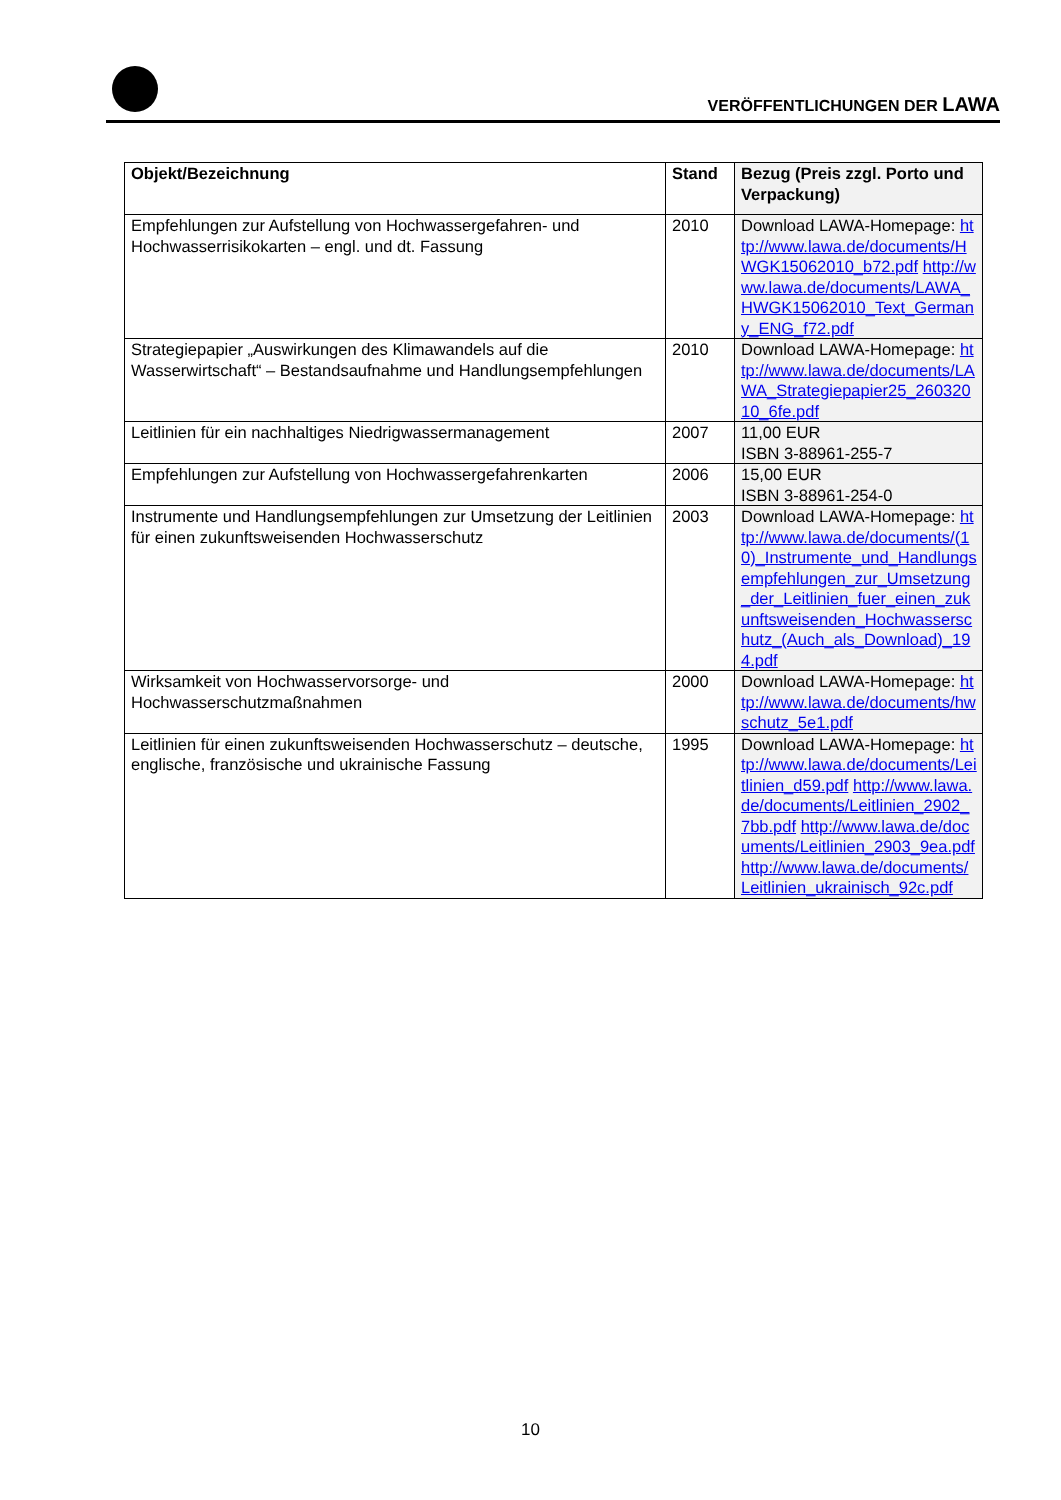VERÖFFENTLICHUNGEN DER LAWA
| Objekt/Bezeichnung | Stand | Bezug (Preis zzgl. Porto und Verpackung) |
| --- | --- | --- |
| Empfehlungen zur Aufstellung von Hochwassergefahren- und Hochwasserrisikokarten – engl. und dt. Fassung | 2010 | Download LAWA-Homepage: http://www.lawa.de/documents/HWGK15062010_b72.pdf http://www.lawa.de/documents/LAWA_HWGK15062010_Text_Germany_ENG_f72.pdf |
| Strategiepapier „Auswirkungen des Klimawandels auf die Wasserwirtschaft“ – Bestandsaufnahme und Handlungsempfehlungen | 2010 | Download LAWA-Homepage: http://www.lawa.de/documents/LAWA_Strategiepapier25_26032010_6fe.pdf |
| Leitlinien für ein nachhaltiges Niedrigwassermanagement | 2007 | 11,00 EUR ISBN 3-88961-255-7 |
| Empfehlungen zur Aufstellung von Hochwassergefahrenkarten | 2006 | 15,00 EUR ISBN 3-88961-254-0 |
| Instrumente und Handlungsempfehlungen zur Umsetzung der Leitlinien für einen zukunftsweisenden Hochwasserschutz | 2003 | Download LAWA-Homepage: http://www.lawa.de/documents/(10)_Instrumente_und_Handlungsempfehlungen_zur_Umsetzung_der_Leitlinien_fuer_einen_zukunftsweisenden_Hochwasserschutz_(Auch_als_Download)_194.pdf |
| Wirksamkeit von Hochwasservorsorge- und Hochwasserschutzmaßnahmen | 2000 | Download LAWA-Homepage: http://www.lawa.de/documents/hwschutz_5e1.pdf |
| Leitlinien für einen zukunftsweisenden Hochwasserschutz – deutsche, englische, französische und ukrainische Fassung | 1995 | Download LAWA-Homepage: http://www.lawa.de/documents/Leitlinien_d59.pdf http://www.lawa.de/documents/Leitlinien_2902_7bb.pdf http://www.lawa.de/documents/Leitlinien_2903_9ea.pdf http://www.lawa.de/documents/Leitlinien_ukrainisch_92c.pdf |
10